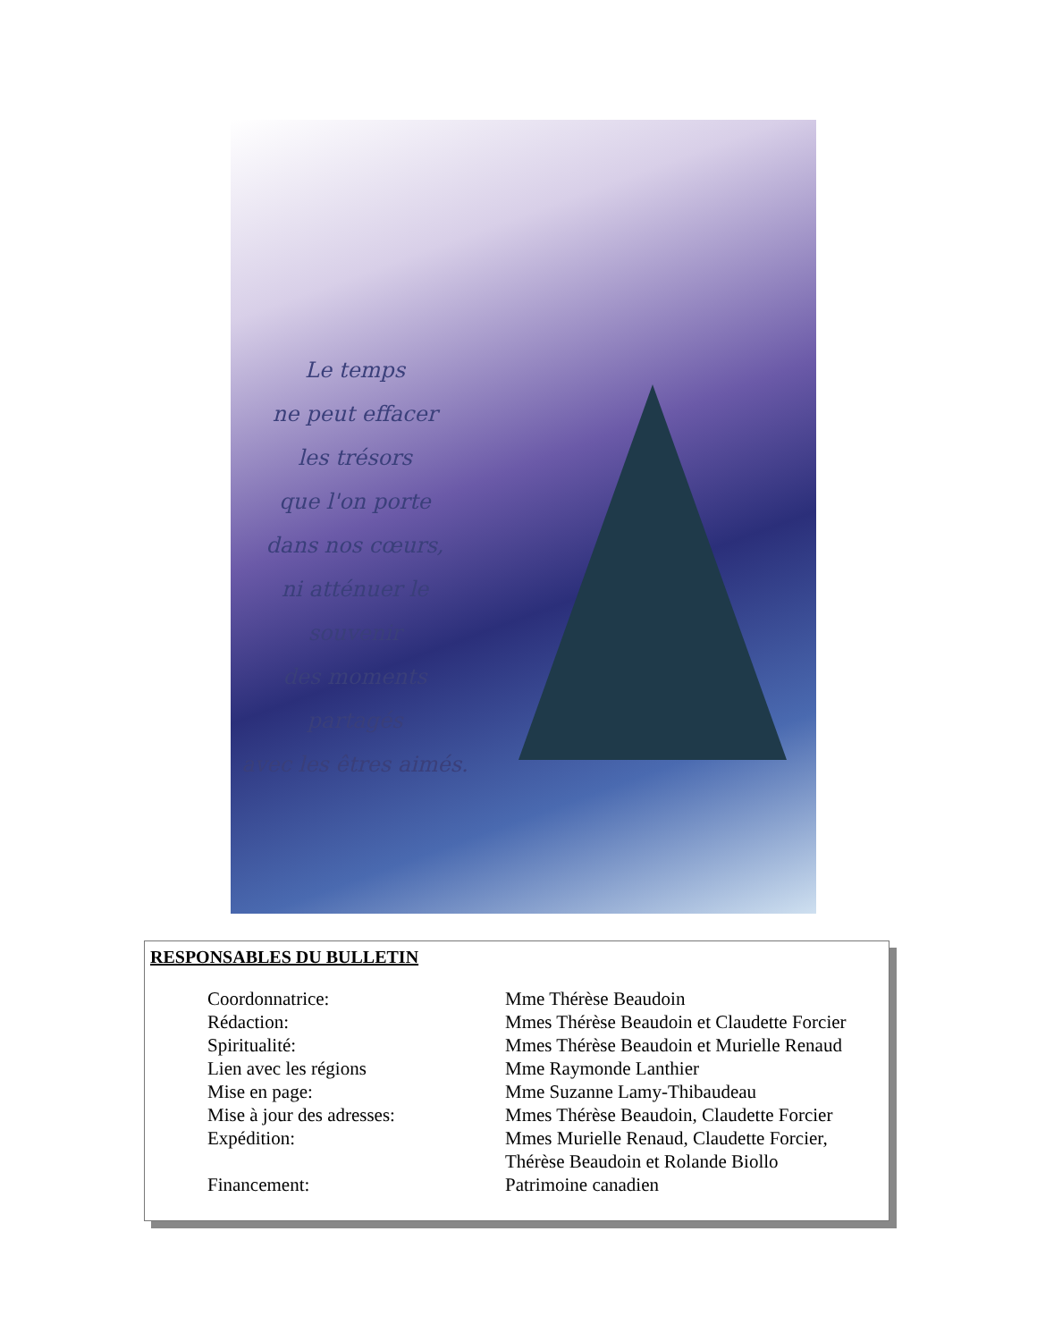Le temps
ne peut effacer
les trésors
que l'on porte
dans nos cœurs,
ni atténuer le souvenir
des moments
partagés
avec les êtres aimés.
RESPONSABLES DU BULLETIN
| Coordonnatrice: | Mme Thérèse Beaudoin |
| Rédaction: | Mmes Thérèse Beaudoin et Claudette Forcier |
| Spiritualité: | Mmes Thérèse Beaudoin et Murielle Renaud |
| Lien avec les régions | Mme Raymonde Lanthier |
| Mise en page: | Mme Suzanne Lamy-Thibaudeau |
| Mise à jour des adresses: | Mmes Thérèse Beaudoin, Claudette Forcier |
| Expédition: | Mmes Murielle Renaud, Claudette Forcier, Thérèse Beaudoin et Rolande Biollo |
| Financement: | Patrimoine canadien |